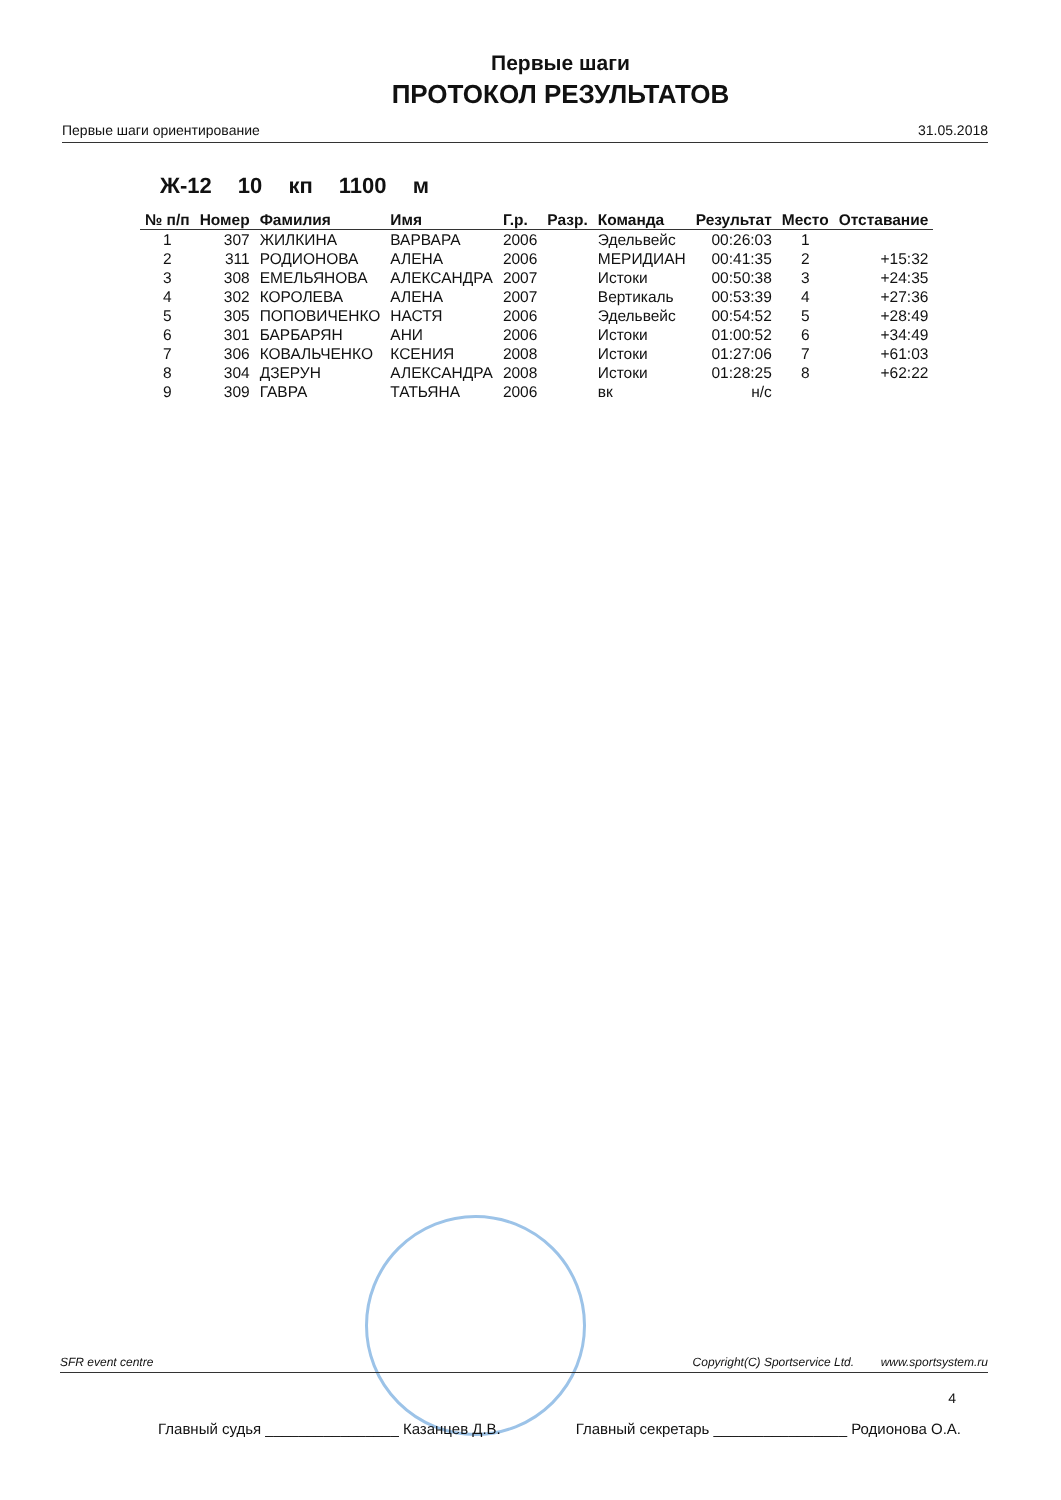Первые шаги
ПРОТОКОЛ РЕЗУЛЬТАТОВ
Первые шаги ориентирование 31.05.2018
Ж-12 10 кп 1100 м
| № п/п | Номер | Фамилия | Имя | Г.р. | Разр. | Команда | Результат | Место | Отставание |
| --- | --- | --- | --- | --- | --- | --- | --- | --- | --- |
| 1 | 307 | ЖИЛКИНА | ВАРВАРА | 2006 | | Эдельвейс | 00:26:03 | 1 | |
| 2 | 311 | РОДИОНОВА | АЛЕНА | 2006 | | МЕРИДИАН | 00:41:35 | 2 | +15:32 |
| 3 | 308 | ЕМЕЛЬЯНОВА | АЛЕКСАНДРА | 2007 | | Истоки | 00:50:38 | 3 | +24:35 |
| 4 | 302 | КОРОЛЕВА | АЛЕНА | 2007 | | Вертикаль | 00:53:39 | 4 | +27:36 |
| 5 | 305 | ПОПОВИЧЕНКО | НАСТЯ | 2006 | | Эдельвейс | 00:54:52 | 5 | +28:49 |
| 6 | 301 | БАРБАРЯН | АНИ | 2006 | | Истоки | 01:00:52 | 6 | +34:49 |
| 7 | 306 | КОВАЛЬЧЕНКО | КСЕНИЯ | 2008 | | Истоки | 01:27:06 | 7 | +61:03 |
| 8 | 304 | ДЗЕРУН | АЛЕКСАНДРА | 2008 | | Истоки | 01:28:25 | 8 | +62:22 |
| 9 | 309 | ГАВРА | ТАТЬЯНА | 2006 | | вк | н/с | | |
SFR event centre Copyright(C) Sportservice Ltd. www.sportsystem.ru
4
Главный судья ________________ Казанцев Д.В. Главный секретарь ________________ Родионова О.А.